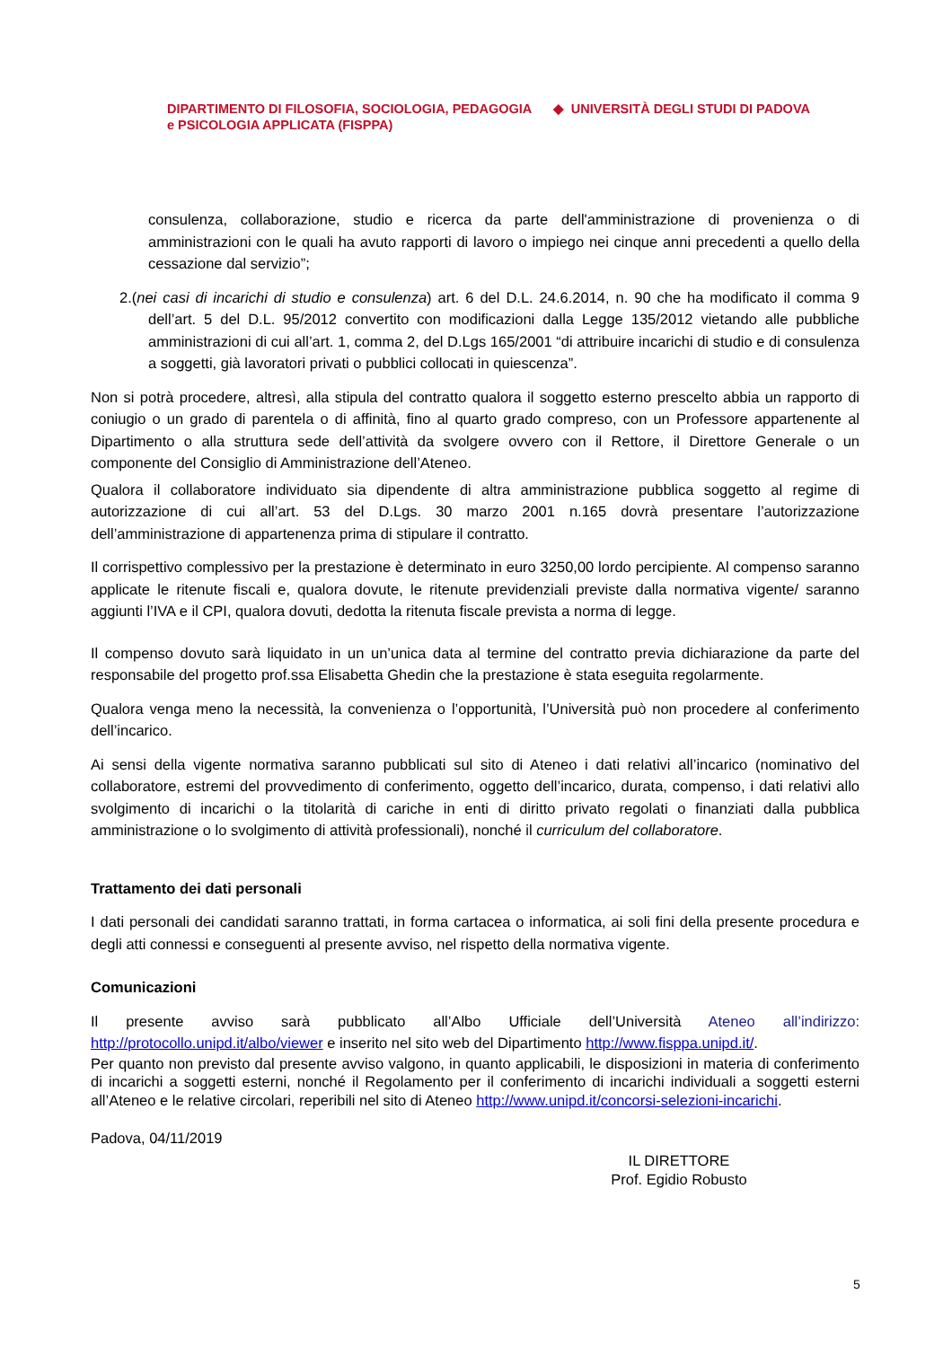DIPARTIMENTO DI FILOSOFIA, SOCIOLOGIA, PEDAGOGIA ◆ UNIVERSITÀ DEGLI STUDI DI PADOVA
e PSICOLOGIA APPLICATA (FISPPA)
consulenza, collaborazione, studio e ricerca da parte dell'amministrazione di provenienza o di amministrazioni con le quali ha avuto rapporti di lavoro o impiego nei cinque anni precedenti a quello della cessazione dal servizio”;
2.(nei casi di incarichi di studio e consulenza) art. 6 del D.L. 24.6.2014, n. 90 che ha modificato il comma 9 dell’art. 5 del D.L. 95/2012 convertito con modificazioni dalla Legge 135/2012 vietando alle pubbliche amministrazioni di cui all’art. 1, comma 2, del D.Lgs 165/2001 “di attribuire incarichi di studio e di consulenza a soggetti, già lavoratori privati o pubblici collocati in quiescenza”.
Non si potrà procedere, altresì, alla stipula del contratto qualora il soggetto esterno prescelto abbia un rapporto di coniugio o un grado di parentela o di affinità, fino al quarto grado compreso, con un Professore appartenente al Dipartimento o alla struttura sede dell’attività da svolgere ovvero con il Rettore, il Direttore Generale o un componente del Consiglio di Amministrazione dell’Ateneo.
Qualora il collaboratore individuato sia dipendente di altra amministrazione pubblica soggetto al regime di autorizzazione di cui all’art. 53 del D.Lgs. 30 marzo 2001 n.165 dovrà presentare l’autorizzazione dell’amministrazione di appartenenza prima di stipulare il contratto.
Il corrispettivo complessivo per la prestazione è determinato in euro 3250,00 lordo percipiente. Al compenso saranno applicate le ritenute fiscali e, qualora dovute, le ritenute previdenziali previste dalla normativa vigente/ saranno aggiunti l’IVA e il CPI, qualora dovuti, dedotta la ritenuta fiscale prevista a norma di legge.
Il compenso dovuto sarà liquidato in un un’unica data al termine del contratto previa dichiarazione da parte del responsabile del progetto prof.ssa Elisabetta Ghedin che la prestazione è stata eseguita regolarmente.
Qualora venga meno la necessità, la convenienza o l’opportunità, l’Università può non procedere al conferimento dell’incarico.
Ai sensi della vigente normativa saranno pubblicati sul sito di Ateneo i dati relativi all’incarico (nominativo del collaboratore, estremi del provvedimento di conferimento, oggetto dell’incarico, durata, compenso, i dati relativi allo svolgimento di incarichi o la titolarità di cariche in enti di diritto privato regolati o finanziati dalla pubblica amministrazione o lo svolgimento di attività professionali), nonché il curriculum del collaboratore.
Trattamento dei dati personali
I dati personali dei candidati saranno trattati, in forma cartacea o informatica, ai soli fini della presente procedura e degli atti connessi e conseguenti al presente avviso, nel rispetto della normativa vigente.
Comunicazioni
Il presente avviso sarà pubblicato all’Albo Ufficiale dell’Università Ateneo all’indirizzo: http://protocollo.unipd.it/albo/viewer e inserito nel sito web del Dipartimento http://www.fisppa.unipd.it/.
Per quanto non previsto dal presente avviso valgono, in quanto applicabili, le disposizioni in materia di conferimento di incarichi a soggetti esterni, nonché il Regolamento per il conferimento di incarichi individuali a soggetti esterni all’Ateneo e le relative circolari, reperibili nel sito di Ateneo http://www.unipd.it/concorsi-selezioni-incarichi.
Padova, 04/11/2019
IL DIRETTORE
Prof. Egidio Robusto
5